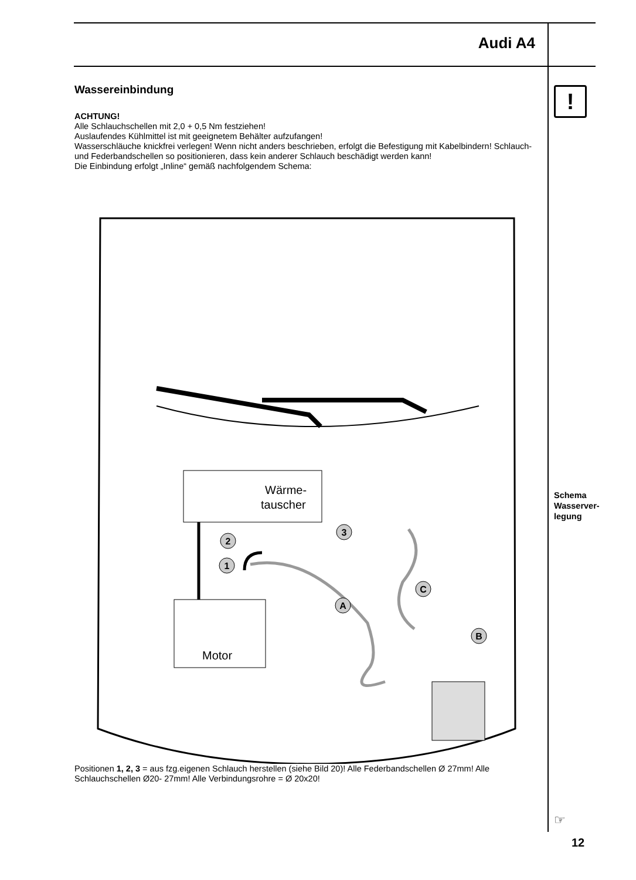Audi A4
Wassereinbindung
ACHTUNG!
Alle Schlauchschellen mit 2,0 + 0,5 Nm festziehen!
Auslaufendes Kühlmittel ist mit geeignetem Behälter aufzufangen!
Wasserschläuche knickfrei verlegen! Wenn nicht anders beschrieben, erfolgt die Befestigung mit Kabelbindern! Schlauch- und Federbandschellen so positionieren, dass kein anderer Schlauch beschädigt werden kann!
Die Einbindung erfolgt „Inline“ gemäß nachfolgendem Schema:
Wärme-
tauscher
Motor
1
2
3
A
B
C
Positionen 1, 2, 3 = aus fzg.eigenen Schlauch herstellen (siehe Bild 20)! Alle Federbandschellen Ø 27mm! Alle Schlauchschellen Ø20- 27mm! Alle Verbindungsrohre = Ø 20x20!
!
Schema
Wasserver-
legung
☞
12